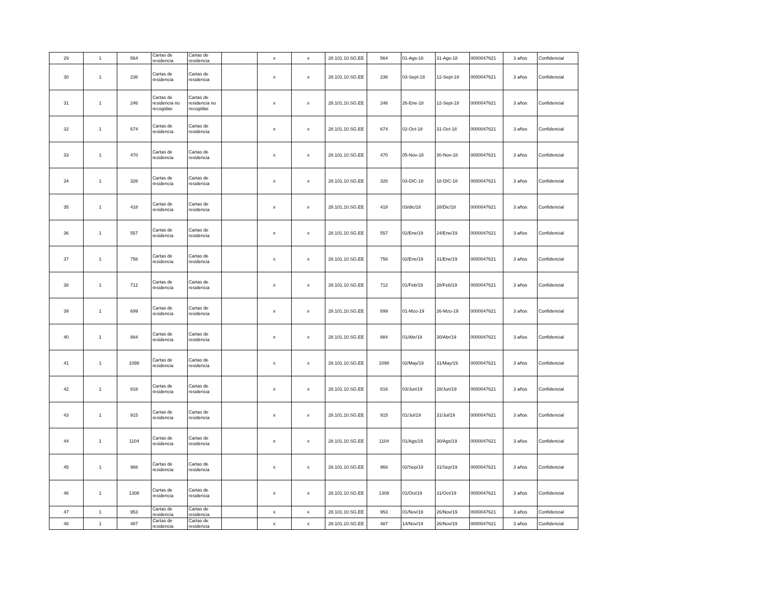| 29 | 1 | 564 | Cartas de residencia | Cartas de residencia | | x | x | 28.101.10.SG.EE | 564 | 01-Ags-18 | 31-Ags-18 | 0000047621 | 3 años | Confidencial |
| 30 | 1 | 236 | Cartas de residencia | Cartas de residencia | | x | x | 28.101.10.SG.EE | 236 | 03-Sept-18 | 12-Sept-18 | 0000047621 | 3 años | Confidencial |
| 31 | 1 | 246 | Cartas de residencia no recogidas | Cartas de residencia no recogidas | | x | x | 28.101.10.SG.EE | 246 | 26-Ene-18 | 12-Sept-18 | 0000047621 | 3 años | Confidencial |
| 32 | 1 | 674 | Cartas de residencia | Cartas de residencia | | x | x | 28.101.10.SG.EE | 674 | 02-Oct-18 | 31-Oct-18 | 0000047621 | 3 años | Confidencial |
| 33 | 1 | 470 | Cartas de residencia | Cartas de residencia | | x | x | 28.101.10.SG.EE | 470 | 05-Nov-18 | 30-Nov-18 | 0000047621 | 3 años | Confidencial |
| 34 | 1 | 326 | Cartas de residencia | Cartas de residencia | | x | x | 28.101.10.SG.EE | 326 | 03-DIC-18 | 18-DIC-18 | 0000047621 | 3 años | Confidencial |
| 35 | 1 | 418 | Cartas de residencia | Cartas de residencia | | x | x | 28.101.10.SG.EE | 418 | 03/dic/18 | 28/Dic/18 | 0000047621 | 3 años | Confidencial |
| 36 | 1 | 557 | Cartas de residencia | Cartas de residencia | | x | x | 28.101.10.SG.EE | 557 | 02/Ene/19 | 24/Ene/19 | 0000047621 | 3 años | Confidencial |
| 37 | 1 | 756 | Cartas de residencia | Cartas de residencia | | x | x | 28.101.10.SG.EE | 756 | 02/Ene/19 | 31/Ene/19 | 0000047621 | 3 años | Confidencial |
| 38 | 1 | 712 | Cartas de residencia | Cartas de residencia | | x | x | 28.101.10.SG.EE | 712 | 01/Feb/19 | 28/Feb/19 | 0000047621 | 3 años | Confidencial |
| 39 | 1 | 699 | Cartas de residencia | Cartas de residencia | | x | x | 28.101.10.SG.EE | 699 | 01-Mzo-19 | 26-Mzo-19 | 0000047621 | 3 años | Confidencial |
| 40 | 1 | 884 | Cartas de residencia | Cartas de residencia | | x | x | 28.101.10.SG.EE | 884 | 01/Abr/19 | 30/Abr/19 | 0000047621 | 3 años | Confidencial |
| 41 | 1 | 1098 | Cartas de residencia | Cartas de residencia | | x | x | 28.101.10.SG.EE | 1098 | 02/May/19 | 31/May/19 | 0000047621 | 3 años | Confidencial |
| 42 | 1 | 816 | Cartas de residencia | Cartas de residencia | | x | x | 28.101.10.SG.EE | 816 | 03/Jun/19 | 28/Jun/19 | 0000047621 | 3 años | Confidencial |
| 43 | 1 | 915 | Cartas de residencia | Cartas de residencia | | x | x | 28.101.10.SG.EE | 915 | 01/Jul/19 | 31/Jul/19 | 0000047621 | 3 años | Confidencial |
| 44 | 1 | 1104 | Cartas de residencia | Cartas de residencia | | x | x | 28.101.10.SG.EE | 1104 | 01/Ags/19 | 30/Ags/19 | 0000047621 | 3 años | Confidencial |
| 45 | 1 | 966 | Cartas de residencia | Cartas de residencia | | x | x | 28.101.10.SG.EE | 966 | 02/Sep/19 | 31/Sep/19 | 0000047621 | 3 años | Confidencial |
| 46 | 1 | 1308 | Cartas de residencia | Cartas de residencia | | x | x | 28.101.10.SG.EE | 1308 | 01/Oct/19 | 31/Oct/19 | 0000047621 | 3 años | Confidencial |
| 47 | 1 | 953 | Cartas de residencia | Cartas de residencia | | x | x | 28.101.10.SG.EE | 953 | 01/Nov/19 | 26/Nov/19 | 0000047621 | 3 años | Confidencial |
| 48 | 1 | 487 | Cartas de residencia | Cartas de residencia | | x | x | 28.101.10.SG.EE | 487 | 14/Nov/19 | 26/Nov/19 | 0000047621 | 3 años | Confidencial |